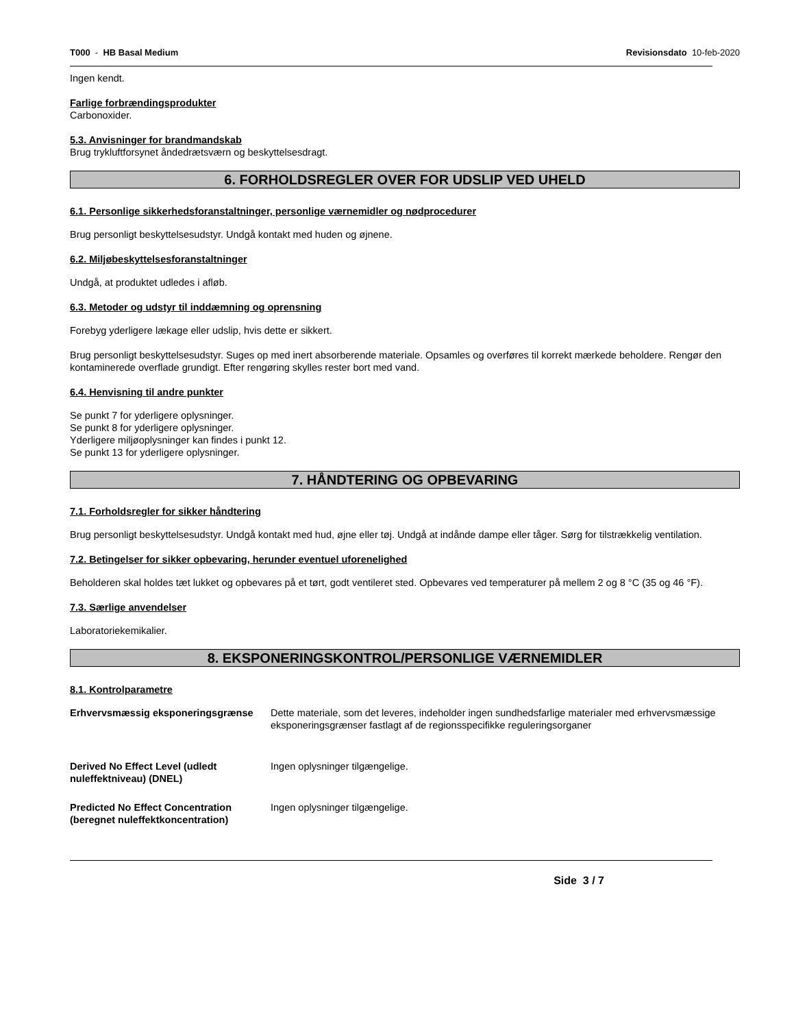T000 - HB Basal Medium Revisionsdato 10-feb-2020
Ingen kendt.
Farlige forbrændingsprodukter
Carbonoxider.
5.3. Anvisninger for brandmandskab
Brug trykluftforsynet åndedrætsværn og beskyttelsesdragt.
6. FORHOLDSREGLER OVER FOR UDSLIP VED UHELD
6.1. Personlige sikkerhedsforanstaltninger, personlige værnemidler og nødprocedurer
Brug personligt beskyttelsesudstyr. Undgå kontakt med huden og øjnene.
6.2. Miljøbeskyttelsesforanstaltninger
Undgå, at produktet udledes i afløb.
6.3. Metoder og udstyr til inddæmning og oprensning
Forebyg yderligere lækage eller udslip, hvis dette er sikkert.
Brug personligt beskyttelsesudstyr. Suges op med inert absorberende materiale. Opsamles og overføres til korrekt mærkede beholdere. Rengør den kontaminerede overflade grundigt. Efter rengøring skylles rester bort med vand.
6.4. Henvisning til andre punkter
Se punkt 7 for yderligere oplysninger.
Se punkt 8 for yderligere oplysninger.
Yderligere miljøoplysninger kan findes i punkt 12.
Se punkt 13 for yderligere oplysninger.
7. HÅNDTERING OG OPBEVARING
7.1. Forholdsregler for sikker håndtering
Brug personligt beskyttelsesudstyr. Undgå kontakt med hud, øjne eller tøj. Undgå at indånde dampe eller tåger. Sørg for tilstrækkelig ventilation.
7.2. Betingelser for sikker opbevaring, herunder eventuel uforenelighed
Beholderen skal holdes tæt lukket og opbevares på et tørt, godt ventileret sted. Opbevares ved temperaturer på mellem 2 og 8 °C (35 og 46 °F).
7.3. Særlige anvendelser
Laboratoriekemikalier.
8. EKSPONERINGSKONTROL/PERSONLIGE VÆRNEMIDLER
8.1. Kontrolparametre
Erhvervsmæssig eksponeringsgrænse Dette materiale, som det leveres, indeholder ingen sundhedsfarlige materialer med erhvervsmæssige eksponeringsgrænser fastlagt af de regionsspecifikke reguleringsorganer
Derived No Effect Level (udledt nuleffektniveau) (DNEL) Ingen oplysninger tilgængelige.
Predicted No Effect Concentration (beregnet nuleffektkoncentration) Ingen oplysninger tilgængelige.
Side 3 / 7